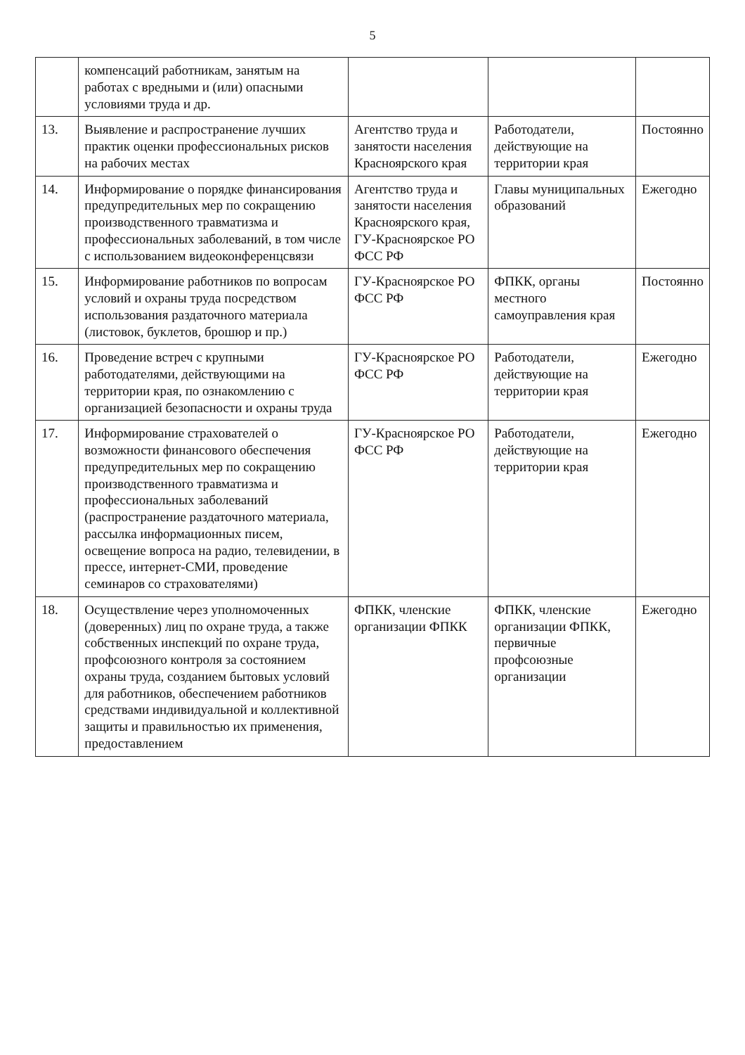5
| | компенсаций работникам, занятым на работах с вредными и (или) опасными условиями труда и др. | | | |
| 13. | Выявление и распространение лучших практик оценки профессиональных рисков на рабочих местах | Агентство труда и занятости населения Красноярского края | Работодатели, действующие на территории края | Постоянно |
| 14. | Информирование о порядке финансирования предупредительных мер по сокращению производственного травматизма и профессиональных заболеваний, в том числе с использованием видеоконференцсвязи | Агентство труда и занятости населения Красноярского края, ГУ-Красноярское РО ФСС РФ | Главы муниципальных образований | Ежегодно |
| 15. | Информирование работников по вопросам условий и охраны труда посредством использования раздаточного материала (листовок, буклетов, брошюр и пр.) | ГУ-Красноярское РО ФСС РФ | ФПКК, органы местного самоуправления края | Постоянно |
| 16. | Проведение встреч с крупными работодателями, действующими на территории края, по ознакомлению с организацией безопасности и охраны труда | ГУ-Красноярское РО ФСС РФ | Работодатели, действующие на территории края | Ежегодно |
| 17. | Информирование страхователей о возможности финансового обеспечения предупредительных мер по сокращению производственного травматизма и профессиональных заболеваний (распространение раздаточного материала, рассылка информационных писем, освещение вопроса на радио, телевидении, в прессе, интернет-СМИ, проведение семинаров со страхователями) | ГУ-Красноярское РО ФСС РФ | Работодатели, действующие на территории края | Ежегодно |
| 18. | Осуществление через уполномоченных (доверенных) лиц по охране труда, а также собственных инспекций по охране труда, профсоюзного контроля за состоянием охраны труда, созданием бытовых условий для работников, обеспечением работников средствами индивидуальной и коллективной защиты и правильностью их применения, предоставлением | ФПКК, членские организации ФПКК | ФПКК, членские организации ФПКК, первичные профсоюзные организации | Ежегодно |